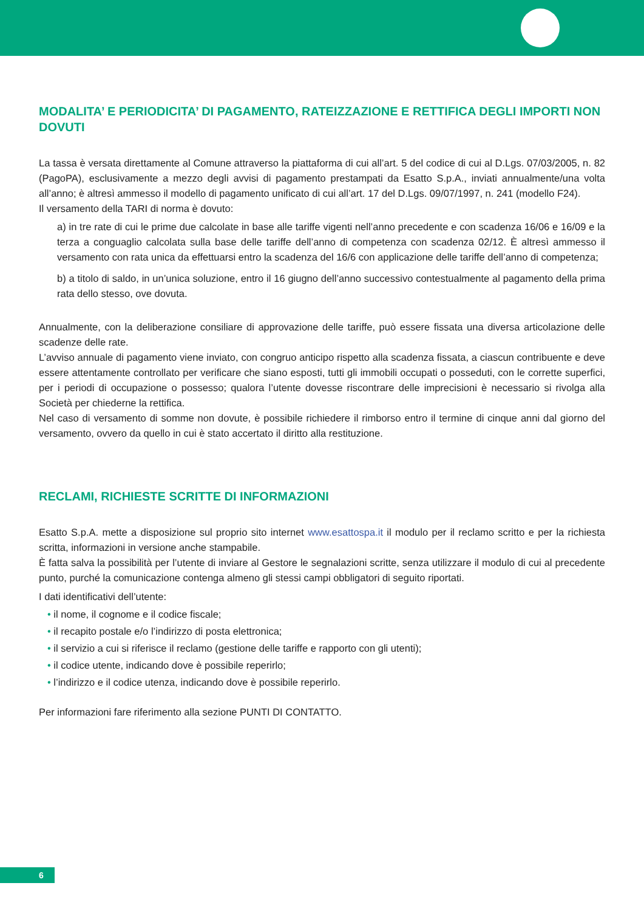MODALITA’ E PERIODICITA’ DI PAGAMENTO, RATEIZZAZIONE E RETTIFICA DEGLI IMPORTI NON DOVUTI
La tassa è versata direttamente al Comune attraverso la piattaforma di cui all’art. 5 del codice di cui al D.Lgs. 07/03/2005, n. 82 (PagoPA), esclusivamente a mezzo degli avvisi di pagamento prestampati da Esatto S.p.A., inviati annualmente/una volta all’anno; è altresì ammesso il modello di pagamento unificato di cui all’art. 17 del D.Lgs. 09/07/1997, n. 241 (modello F24).
Il versamento della TARI di norma è dovuto:
a) in tre rate di cui le prime due calcolate in base alle tariffe vigenti nell’anno precedente e con scadenza 16/06 e 16/09 e la terza a conguaglio calcolata sulla base delle tariffe dell’anno di competenza con scadenza 02/12. È altresì ammesso il versamento con rata unica da effettuarsi entro la scadenza del 16/6 con applicazione delle tariffe dell’anno di competenza;
b) a titolo di saldo, in un’unica soluzione, entro il 16 giugno dell’anno successivo contestualmente al pagamento della prima rata dello stesso, ove dovuta.
Annualmente, con la deliberazione consiliare di approvazione delle tariffe, può essere fissata una diversa articolazione delle scadenze delle rate.
L’avviso annuale di pagamento viene inviato, con congruo anticipo rispetto alla scadenza fissata, a ciascun contribuente e deve essere attentamente controllato per verificare che siano esposti, tutti gli immobili occupati o posseduti, con le corrette superfici, per i periodi di occupazione o possesso; qualora l’utente dovesse riscontrare delle imprecisioni è necessario si rivolga alla Società per chiederne la rettifica.
Nel caso di versamento di somme non dovute, è possibile richiedere il rimborso entro il termine di cinque anni dal giorno del versamento, ovvero da quello in cui è stato accertato il diritto alla restituzione.
RECLAMI, RICHIESTE SCRITTE DI INFORMAZIONI
Esatto S.p.A. mette a disposizione sul proprio sito internet www.esattospa.it il modulo per il reclamo scritto e per la richiesta scritta, informazioni in versione anche stampabile.
È fatta salva la possibilità per l’utente di inviare al Gestore le segnalazioni scritte, senza utilizzare il modulo di cui al precedente punto, purché la comunicazione contenga almeno gli stessi campi obbligatori di seguito riportati.
I dati identificativi dell’utente:
• il nome, il cognome e il codice fiscale;
• il recapito postale e/o l’indirizzo di posta elettronica;
• il servizio a cui si riferisce il reclamo (gestione delle tariffe e rapporto con gli utenti);
• il codice utente, indicando dove è possibile reperirlo;
• l’indirizzo e il codice utenza, indicando dove è possibile reperirlo.
Per informazioni fare riferimento alla sezione PUNTI DI CONTATTO.
6